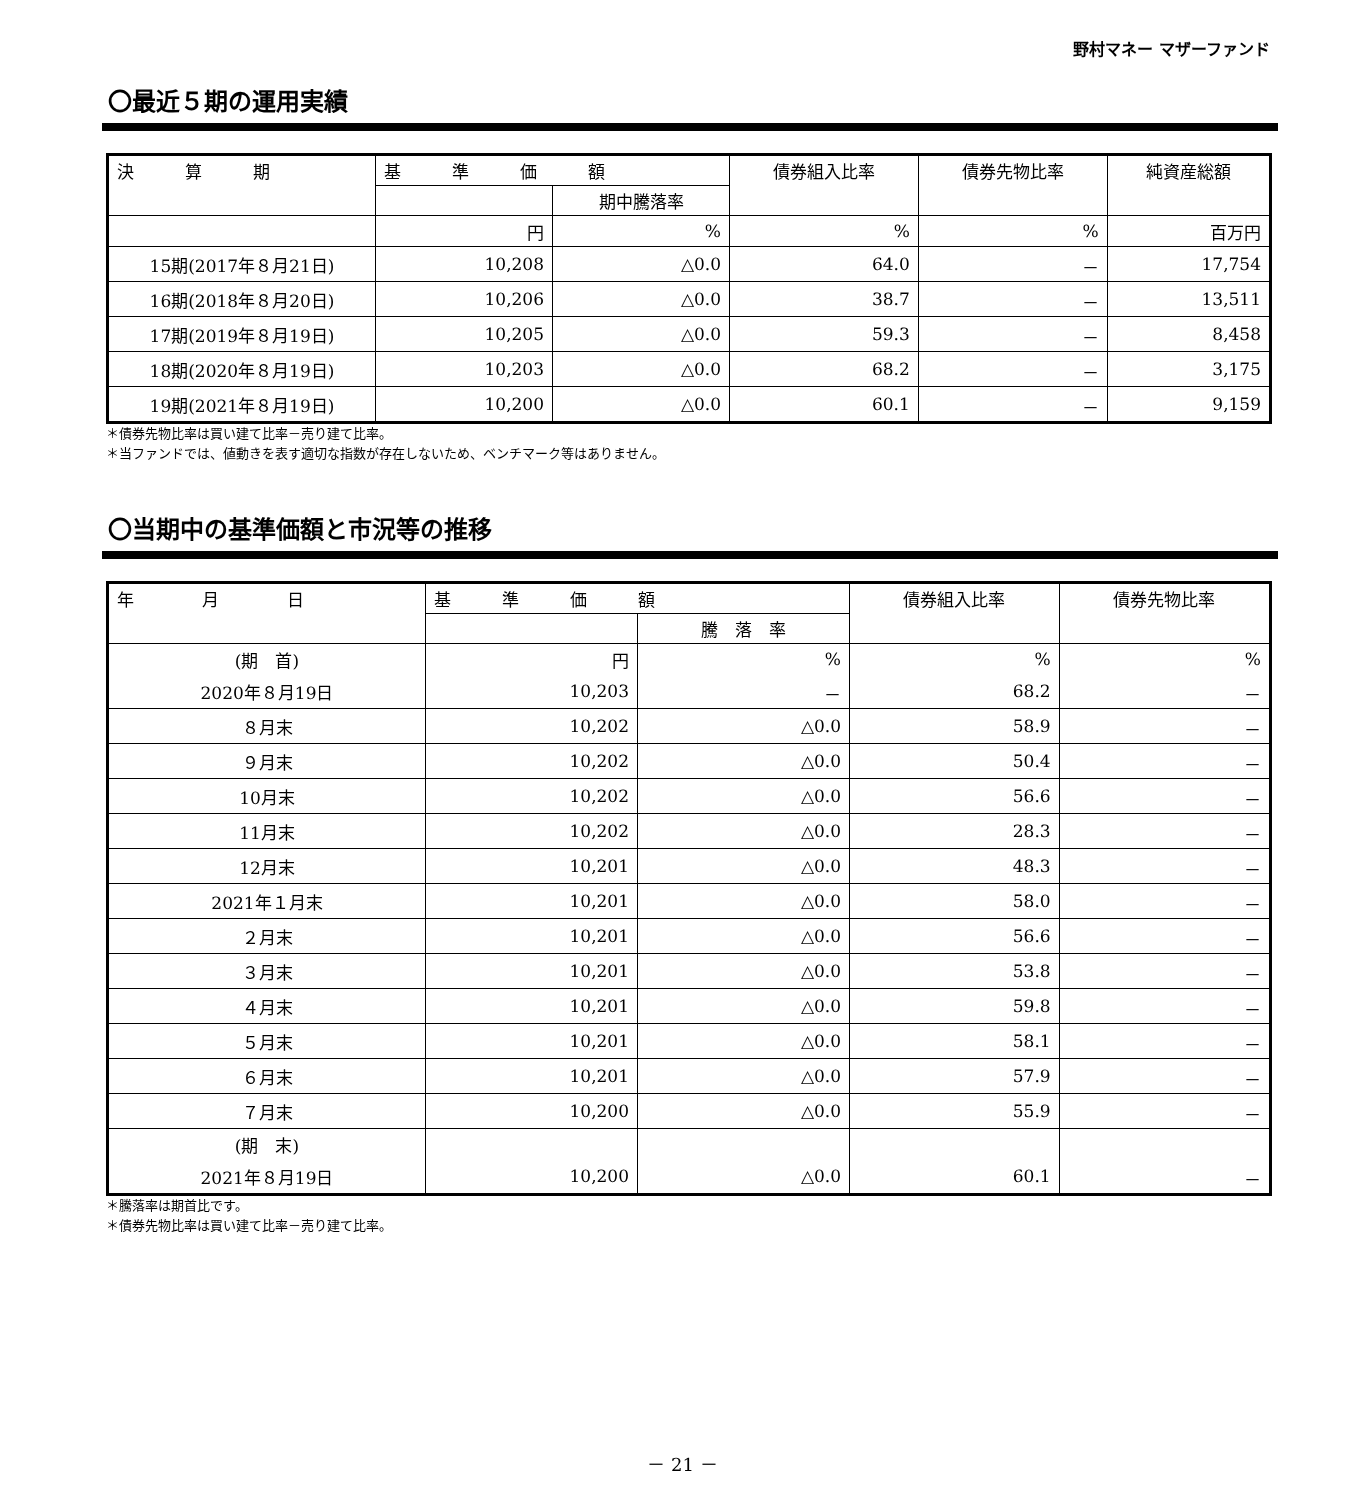野村マネー マザーファンド
〇最近５期の運用実績
| 決 算 期 | 基 準 価 額 | | 債券組入比率 | 債券先物比率 | 純資産総額 |
| --- | --- | --- | --- | --- | --- |
| | | 期中騰落率 | | | |
| | 円 | % | % | % | 百万円 |
| 15期(2017年８月21日) | 10,208 | △0.0 | 64.0 | － | 17,754 |
| 16期(2018年８月20日) | 10,206 | △0.0 | 38.7 | － | 13,511 |
| 17期(2019年８月19日) | 10,205 | △0.0 | 59.3 | － | 8,458 |
| 18期(2020年８月19日) | 10,203 | △0.0 | 68.2 | － | 3,175 |
| 19期(2021年８月19日) | 10,200 | △0.0 | 60.1 | － | 9,159 |
＊債券先物比率は買い建て比率－売り建て比率。
＊当ファンドでは、値動きを表す適切な指数が存在しないため、ベンチマーク等はありません。
〇当期中の基準価額と市況等の推移
| 年 月 日 | 基 準 価 額 | | 債券組入比率 | 債券先物比率 |
| --- | --- | --- | --- | --- |
| | | 騰 落 率 | | |
| (期 首) | 円 | % | % | % |
| 2020年８月19日 | 10,203 | － | 68.2 | － |
| ８月末 | 10,202 | △0.0 | 58.9 | － |
| ９月末 | 10,202 | △0.0 | 50.4 | － |
| 10月末 | 10,202 | △0.0 | 56.6 | － |
| 11月末 | 10,202 | △0.0 | 28.3 | － |
| 12月末 | 10,201 | △0.0 | 48.3 | － |
| 2021年１月末 | 10,201 | △0.0 | 58.0 | － |
| ２月末 | 10,201 | △0.0 | 56.6 | － |
| ３月末 | 10,201 | △0.0 | 53.8 | － |
| ４月末 | 10,201 | △0.0 | 59.8 | － |
| ５月末 | 10,201 | △0.0 | 58.1 | － |
| ６月末 | 10,201 | △0.0 | 57.9 | － |
| ７月末 | 10,200 | △0.0 | 55.9 | － |
| (期 末) | | | | |
| 2021年８月19日 | 10,200 | △0.0 | 60.1 | － |
＊騰落率は期首比です。
＊債券先物比率は買い建て比率－売り建て比率。
－ 21 －